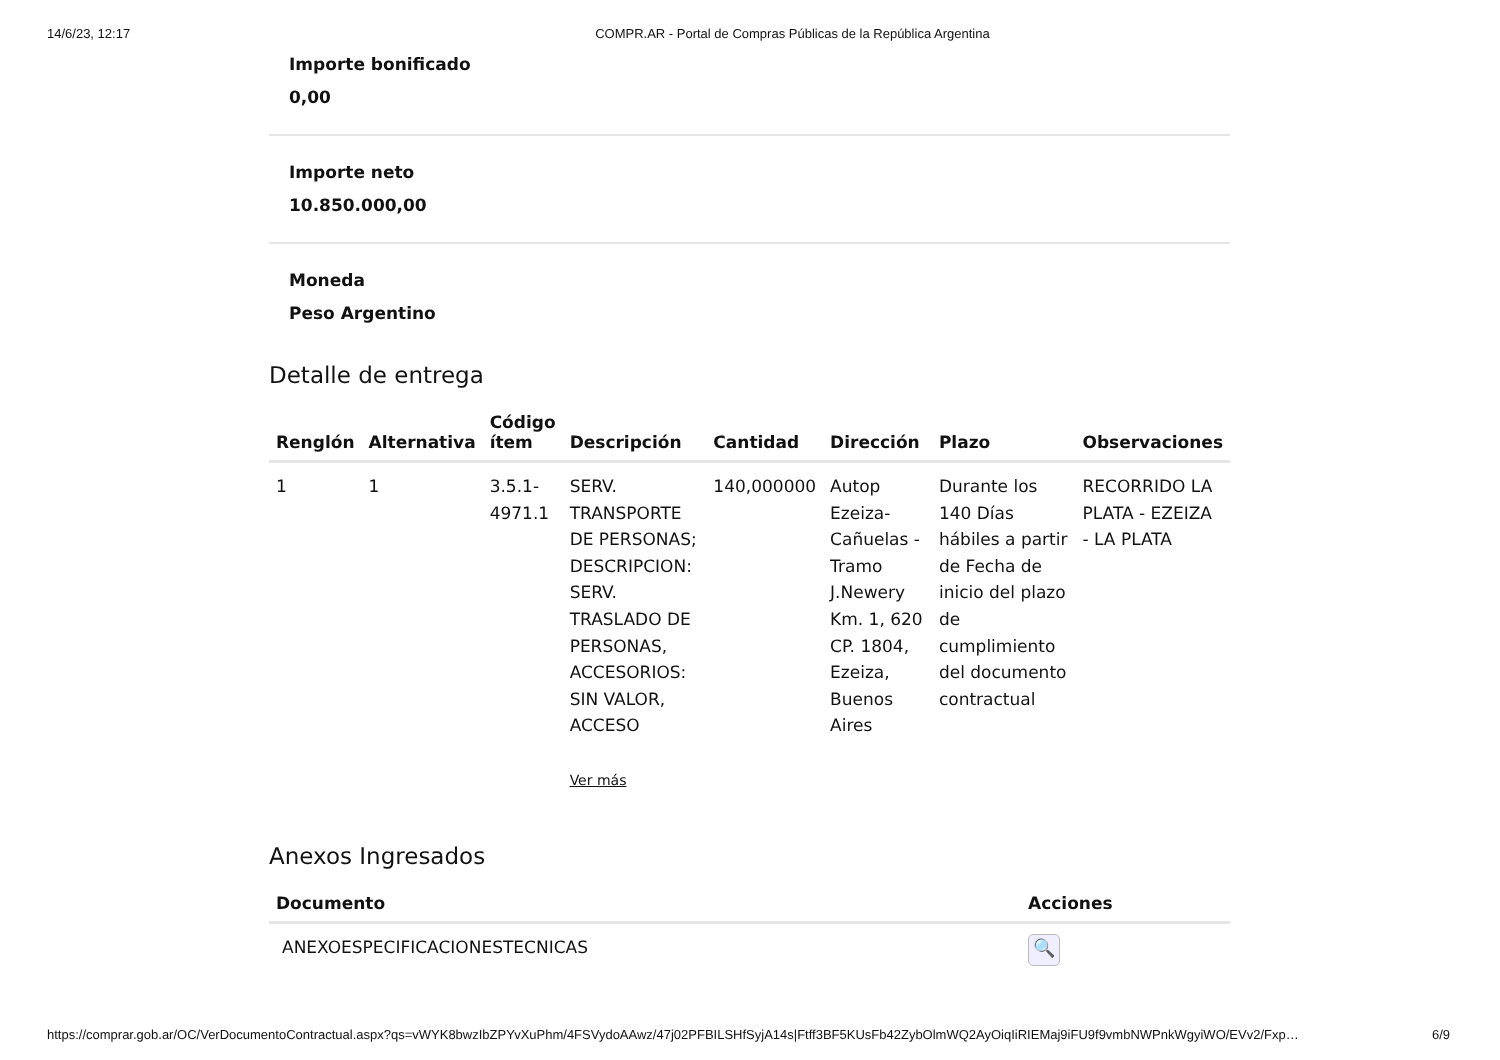14/6/23, 12:17 COMPR.AR - Portal de Compras Públicas de la República Argentina
Importe bonificado
0,00
Importe neto
10.850.000,00
Moneda
Peso Argentino
Detalle de entrega
| Renglón | Alternativa | Código ítem | Descripción | Cantidad | Dirección | Plazo | Observaciones |
| --- | --- | --- | --- | --- | --- | --- | --- |
| 1 | 1 | 3.5.1- 4971.1 | SERV. TRANSPORTE DE PERSONAS; DESCRIPCION: SERV. TRASLADO DE PERSONAS, ACCESORIOS: SIN VALOR, ACCESO Ver más | 140,000000 | Autop Ezeiza-Cañuelas - Tramo J.Newery Km. 1, 620 CP. 1804, Ezeiza, Buenos Aires | Durante los 140 Días hábiles a partir de Fecha de inicio del plazo de cumplimiento del documento contractual | RECORRIDO LA PLATA - EZEIZA - LA PLATA |
Anexos Ingresados
| Documento | Acciones |
| --- | --- |
| ANEXOESPECIFICACIONESTECNICAS | 🔍 |
https://comprar.gob.ar/OC/VerDocumentoContractual.aspx?qs=vWYK8bwzIbZPYvXuPhm/4FSVydoAAwz/47j02PFBILSHfSyjA14s|Ftff3BF5KUsFb42ZybOlmWQ2AyOiqIiRIEMaj9iFU9f9vmbNWPnkWgyiWO/EVv2/Fxp… 6/9